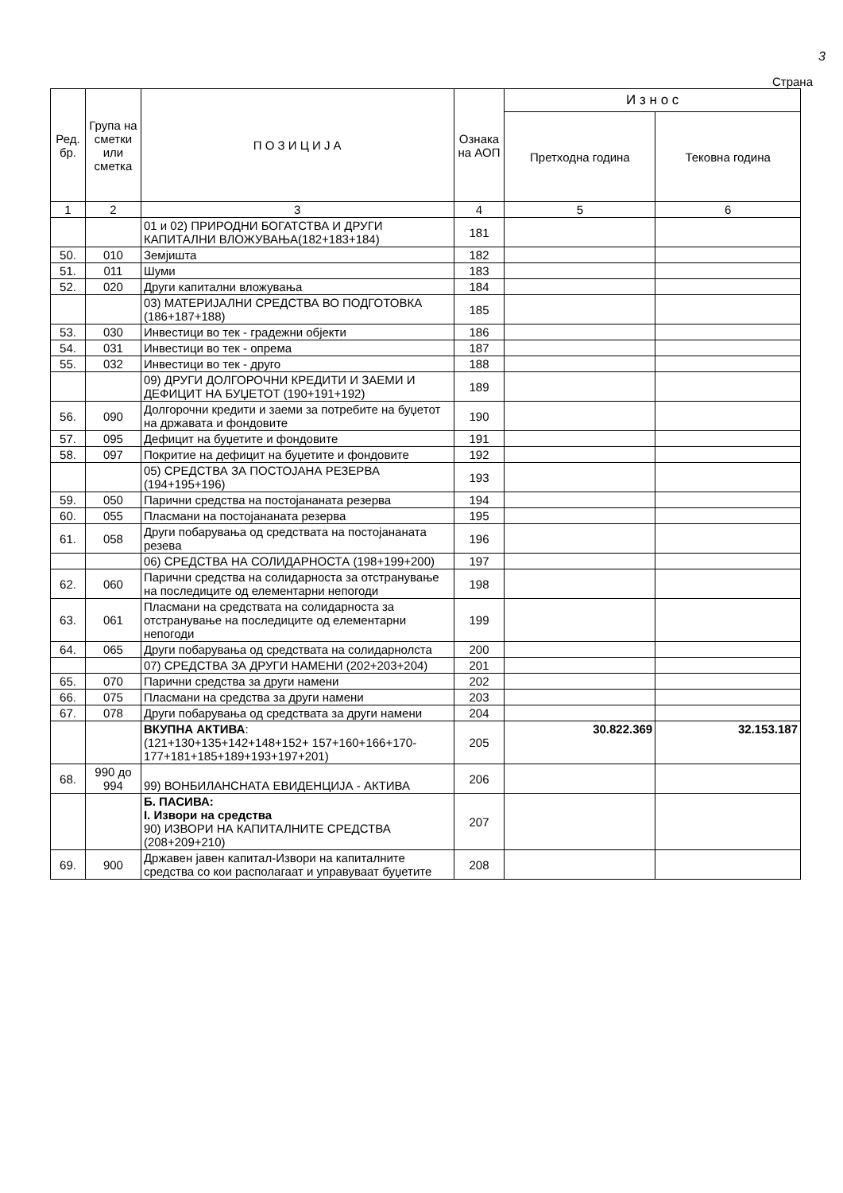3
Страна
| Ред. бр. | Група на сметки или сметка | П О З И Ц И Ј А | Ознака на АОП | И з н о с | |
| --- | --- | --- | --- | --- | --- |
| | | | | Претходна година | Тековна година |
| 1 | 2 | 3 | 4 | 5 | 6 |
| | | 01 и 02) ПРИРОДНИ БОГАТСТВА И ДРУГИ КАПИТАЛНИ ВЛОЖУВАЊА(182+183+184) | 181 | | |
| 50. | 010 | Земјишта | 182 | | |
| 51. | 011 | Шуми | 183 | | |
| 52. | 020 | Други капитални вложувања | 184 | | |
| | | 03) МАТЕРИЈАЛНИ СРЕДСТВА ВО ПОДГОТОВКА (186+187+188) | 185 | | |
| 53. | 030 | Инвестици во тек - градежни објекти | 186 | | |
| 54. | 031 | Инвестици во тек - опрема | 187 | | |
| 55. | 032 | Инвестици во тек - друго | 188 | | |
| | | 09) ДРУГИ ДОЛГОРОЧНИ КРЕДИТИ И ЗАЕМИ И ДЕФИЦИТ НА БУЏЕТОТ (190+191+192) | 189 | | |
| 56. | 090 | Долгорочни кредити и заеми за потребите на буџетот на државата и фондовите | 190 | | |
| 57. | 095 | Дефицит на буџетите и фондовите | 191 | | |
| 58. | 097 | Покритие на дефицит на буџетите и фондовите | 192 | | |
| | | 05) СРЕДСТВА ЗА ПОСТОЈАНА РЕЗЕРВА (194+195+196) | 193 | | |
| 59. | 050 | Парични средства на постојананата резерва | 194 | | |
| 60. | 055 | Пласмани на постојананата резерва | 195 | | |
| 61. | 058 | Други побарувања од средствата на постојананата резева | 196 | | |
| | | 06) СРЕДСТВА НА СОЛИДАРНОСТА (198+199+200) | 197 | | |
| 62. | 060 | Парични средства на солидарноста за отстранување на последиците од елементарни непогоди | 198 | | |
| 63. | 061 | Пласмани на средствата на солидарноста за отстранување на последиците од елементарни непогоди | 199 | | |
| 64. | 065 | Други побарувања од средствата на солидарнолста | 200 | | |
| | | 07) СРЕДСТВА ЗА ДРУГИ НАМЕНИ (202+203+204) | 201 | | |
| 65. | 070 | Парични средства за други намени | 202 | | |
| 66. | 075 | Пласмани на средства за други намени | 203 | | |
| 67. | 078 | Други побарувања од средствата за други намени | 204 | | |
| | | ВКУПНА АКТИВА : (121+130+135+142+148+152+ 157+160+166+170-177+181+185+189+193+197+201) | 205 | 30.822.369 | 32.153.187 |
| 68. | 990 до 994 | 99) ВОНБИЛАНСНАТА ЕВИДЕНЦИЈА - АКТИВА | 206 | | |
| | | Б. ПАСИВА: I. Извори на средства 90) ИЗВОРИ НА КАПИТАЛНИТЕ СРЕДСТВА (208+209+210) | 207 | | |
| 69. | 900 | Државен јавен капитал-Извори на капиталните средства со кои располагаат и управуваат буџетите | 208 | | |